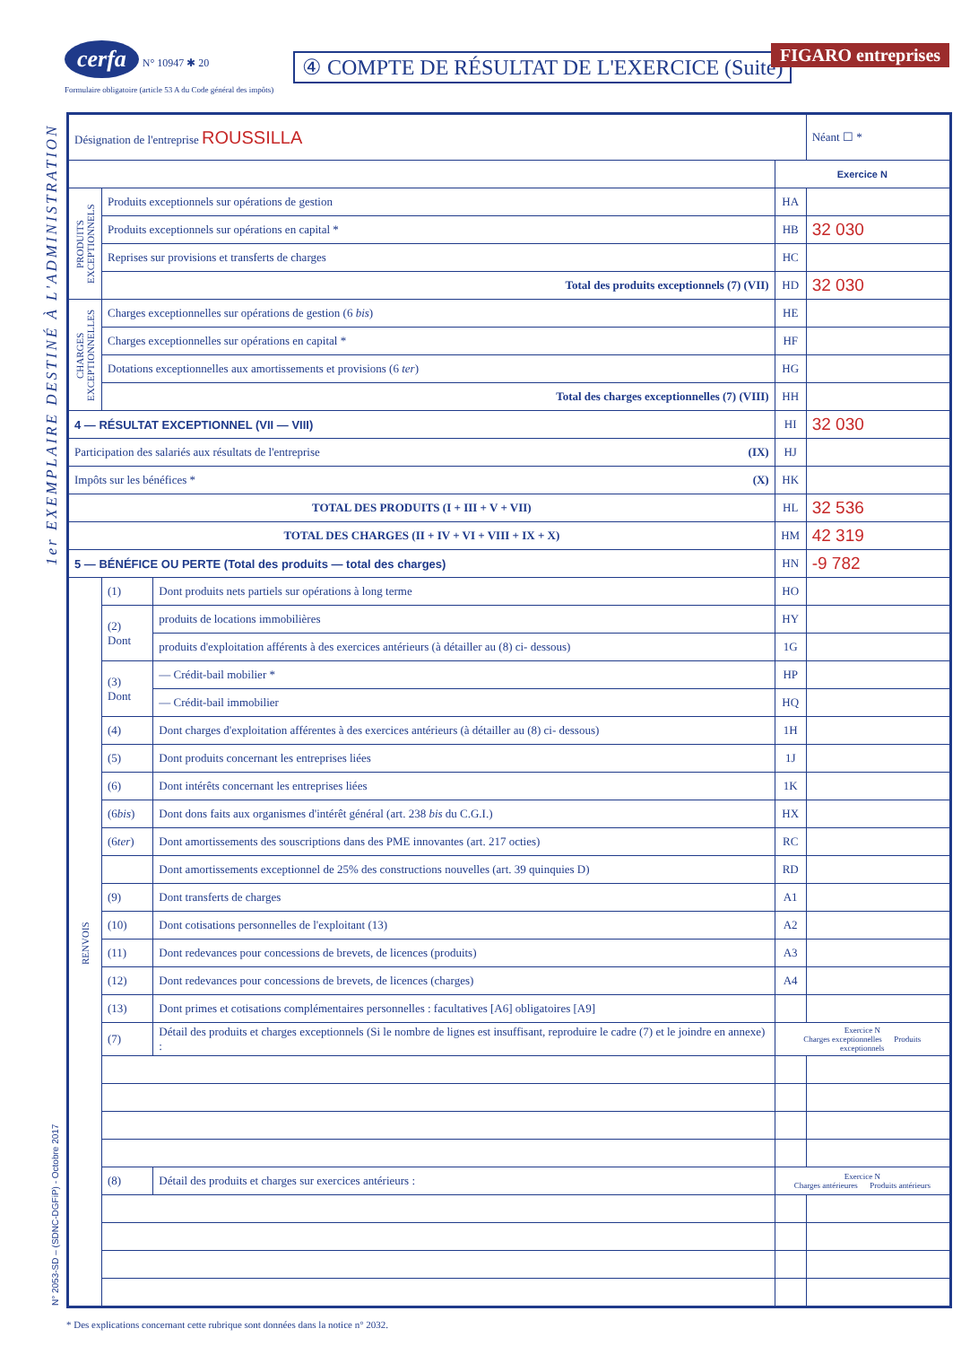1er EXEMPLAIRE DESTINÉ À L'ADMINISTRATION
N° 2053-SD – (SDNC-DGFiP) - Octobre 2017
cerfa N° 10947 ✱ 20
Formulaire obligatoire (article 53 A du Code général des impôts)
④ COMPTE DE RÉSULTAT DE L'EXERCICE (Suite)
FIGARO entreprises
| Désignation de l'entreprise ROUSSILLA | | | | Néant ☐ * | |
| | | | Exercice N | | |
| PRODUITS EXCEPTIONNELS | Produits exceptionnels sur opérations de gestion | | HA | | |
| | Produits exceptionnels sur opérations en capital * | | HB | 32 030 | |
| | Reprises sur provisions et transferts de charges | | HC | | |
| | Total des produits exceptionnels (7) (VII) | | HD | 32 030 | |
| CHARGES EXCEPTIONNELLES | Charges exceptionnelles sur opérations de gestion (6 bis ) | | HE | | |
| | Charges exceptionnelles sur opérations en capital * | | HF | | |
| | Dotations exceptionnelles aux amortissements et provisions (6 ter ) | | HG | | |
| | Total des charges exceptionnelles (7) (VIII) | | HH | | |
| 4 — RÉSULTAT EXCEPTIONNEL (VII — VIII) | | | HI | 32 030 | |
| Participation des salariés aux résultats de l'entreprise (IX) | | | HJ | | |
| Impôts sur les bénéfices * (X) | | | HK | | |
| TOTAL DES PRODUITS (I + III + V + VII) | | | HL | 32 536 | |
| TOTAL DES CHARGES (II + IV + VI + VIII + IX + X) | | | HM | 42 319 | |
| 5 — BÉNÉFICE OU PERTE (Total des produits — total des charges) | | | HN | -9 782 | |
| RENVOIS | (1) | Dont produits nets partiels sur opérations à long terme | HO | | |
| | (2) Dont | produits de locations immobilières | HY | | |
| | | produits d'exploitation afférents à des exercices antérieurs (à détailler au (8) ci- dessous) | 1G | | |
| | (3) Dont | — Crédit-bail mobilier * | HP | | |
| | | — Crédit-bail immobilier | HQ | | |
| | (4) | Dont charges d'exploitation afférentes à des exercices antérieurs (à détailler au (8) ci- dessous) | 1H | | |
| | (5) | Dont produits concernant les entreprises liées | 1J | | |
| | (6) | Dont intérêts concernant les entreprises liées | 1K | | |
| | (6 bis ) | Dont dons faits aux organismes d'intérêt général (art. 238 bis du C.G.I.) | HX | | |
| | (6 ter ) | Dont amortissements des souscriptions dans des PME innovantes (art. 217 octies) | RC | | |
| | | Dont amortissements exceptionnel de 25% des constructions nouvelles (art. 39 quinquies D) | RD | | |
| | (9) | Dont transferts de charges | A1 | | |
| | (10) | Dont cotisations personnelles de l'exploitant (13) | A2 | | |
| | (11) | Dont redevances pour concessions de brevets, de licences (produits) | A3 | | |
| | (12) | Dont redevances pour concessions de brevets, de licences (charges) | A4 | | |
| | (13) | Dont primes et cotisations complémentaires personnelles : facultatives [A6] obligatoires [A9] | | | |
| | (7) | Détail des produits et charges exceptionnels (Si le nombre de lignes est insuffisant, reproduire le cadre (7) et le joindre en annexe) : | Exercice N Charges exceptionnelles Produits exceptionnels | | |
| | (8) | Détail des produits et charges sur exercices antérieurs : | Exercice N Charges antérieures Produits antérieurs | | |
* Des explications concernant cette rubrique sont données dans la notice n° 2032.